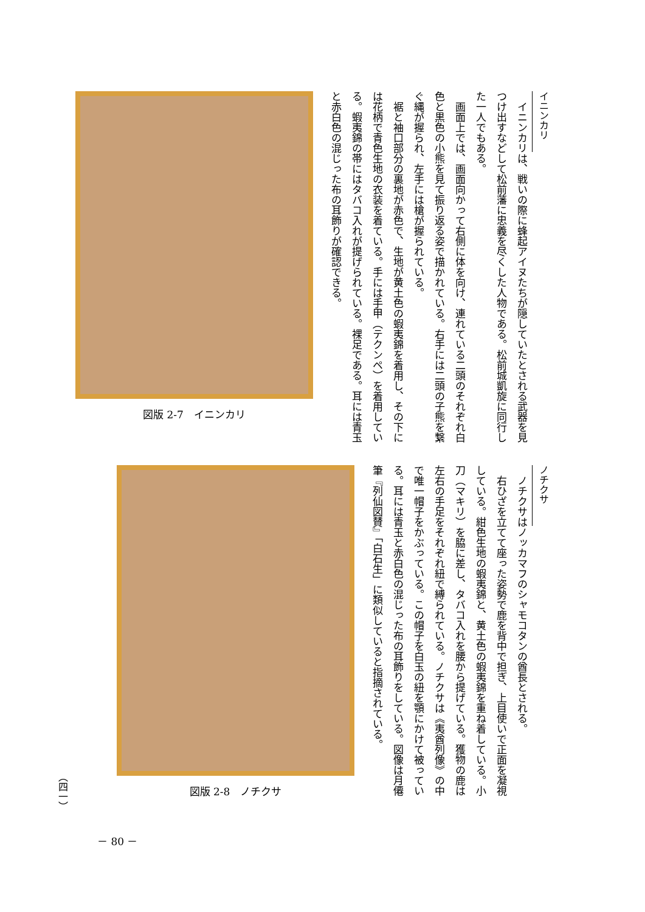イニンカリ
　イニンカリは、戦いの際に蜂起アイヌたちが隠していたとされる武器を見つけ出すなどして松前藩に忠義を尽くした人物である。松前城凱旋に同行した一人でもある。
　画面上では、画面向かって右側に体を向け、連れている二頭のそれぞれ白色と黒色の小熊を見て振り返る姿で描かれている。右手には二頭の子熊を繋ぐ縄が握られ、左手には槍が握られている。
　裾と袖口部分の裏地が赤色で、生地が黄土色の蝦夷錦を着用し、その下には花柄で青色生地の衣装を着ている。手には手甲（テクンペ）を着用している。蝦夷錦の帯にはタバコ入れが提げられている。裸足である。耳には青玉と赤白色の混じった布の耳飾りが確認できる。
図版 2-7　イニンカリ
ノチクサ
　ノチクサはノッカマフのシャモコタンの酋長とされる。
　右ひざを立てて座った姿勢で鹿を背中で担ぎ、上目使いで正面を凝視している。紺色生地の蝦夷錦と、黄土色の蝦夷錦を重ね着している。小刀（マキリ）を脇に差し、タバコ入れを腰から提げている。獲物の鹿は左右の手足をそれぞれ紐で縛られている。ノチクサは《夷酋列像》の中で唯一帽子をかぶっている。この帽子を白玉の紐を顎にかけて被っている。耳には青玉と赤白色の混じった布の耳飾りをしている。図像は月僊筆『列仙図賛』「白石生」に類似していると指摘されている。
図版 2-8　ノチクサ
（四一）
－ 80 －